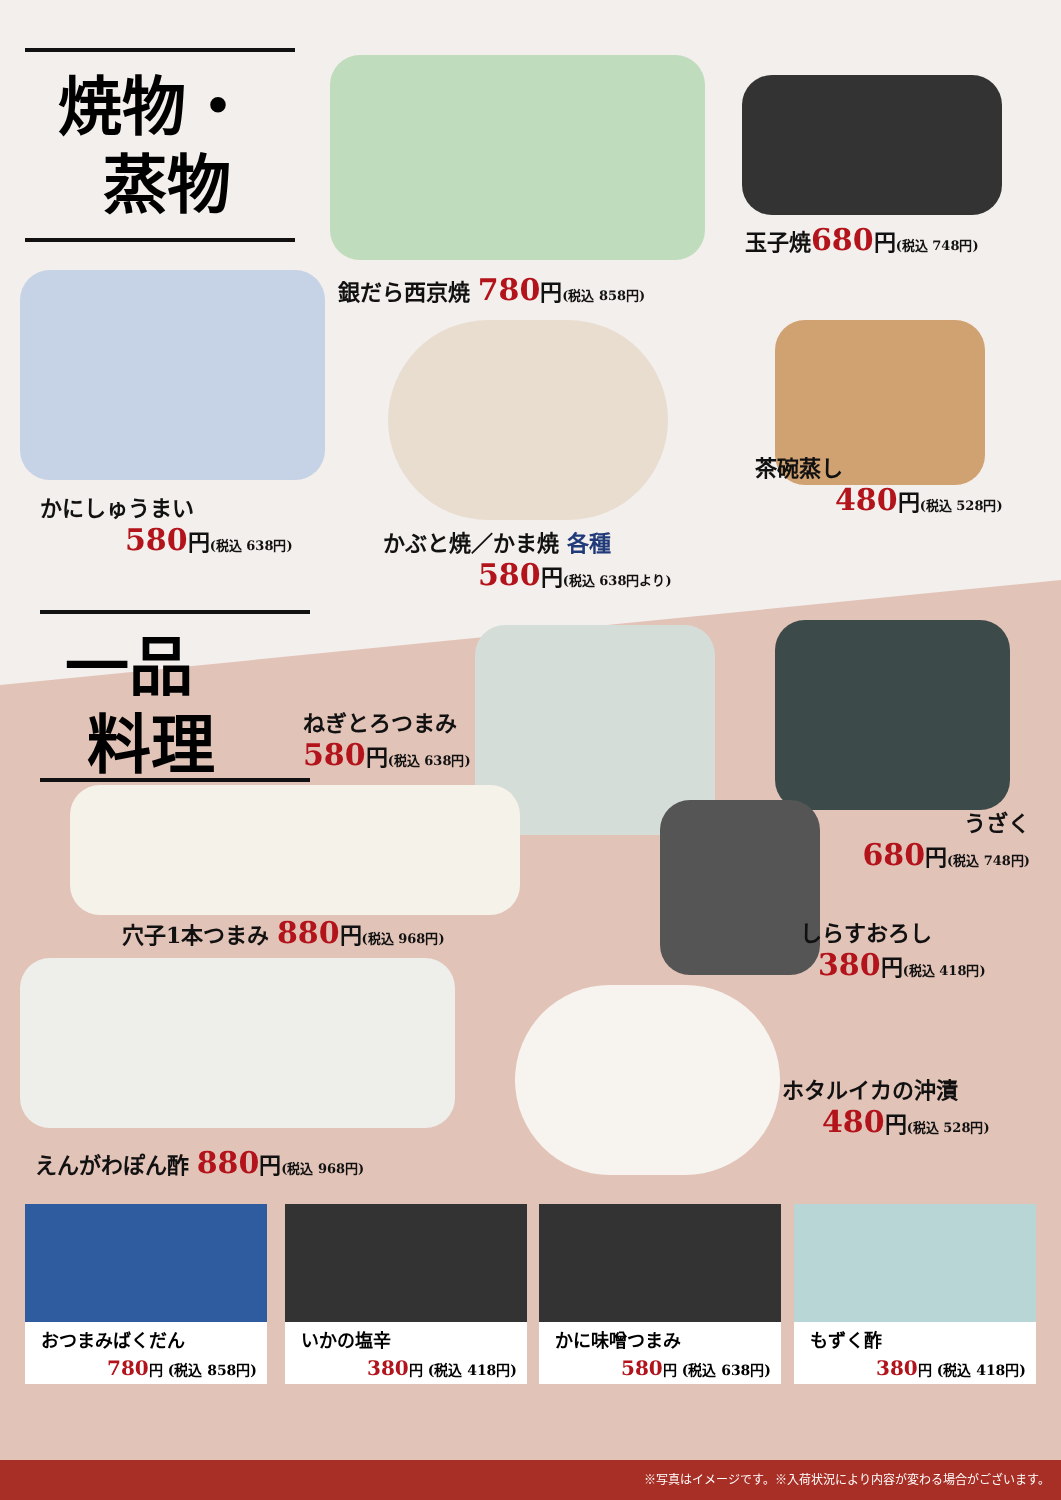焼物・
蒸物
玉子焼680円(税込 748円)
銀だら西京焼 780円(税込 858円)
茶碗蒸し
480円(税込 528円)
かにしゅうまい
580円(税込 638円)
かぶと焼／かま焼 各種
580円(税込 638円より)
一品
料理
ねぎとろつまみ
580円(税込 638円)
うざく
680円(税込 748円)
穴子1本つまみ 880円(税込 968円)
しらすおろし
380円(税込 418円)
ホタルイカの沖漬
480円(税込 528円)
えんがわぽん酢 880円(税込 968円)
おつまみばくだん
780円 (税込 858円)
いかの塩辛
380円 (税込 418円)
かに味噌つまみ
580円 (税込 638円)
もずく酢
380円 (税込 418円)
※写真はイメージです。※入荷状況により内容が変わる場合がございます。